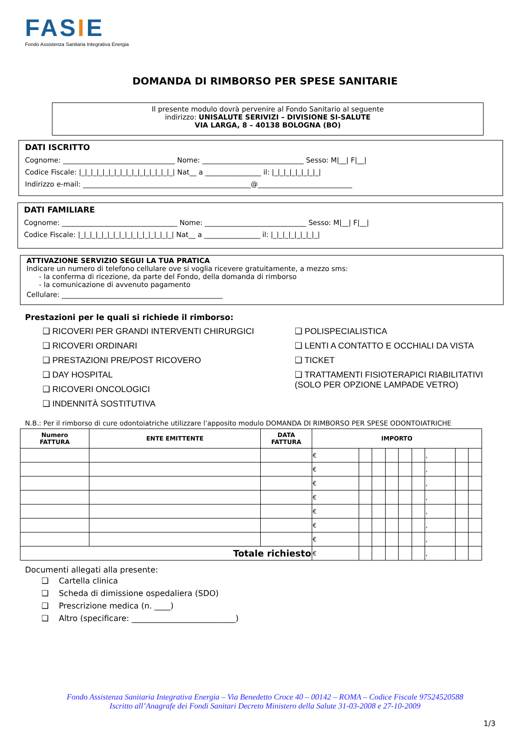FASIE
Fondo Assistenza Sanitaria Integrativa Energia
DOMANDA DI RIMBORSO PER SPESE SANITARIE
Il presente modulo dovrà pervenire al Fondo Sanitario al seguente
indirizzo: UNISALUTE SERIVIZI – DIVISIONE SI-SALUTE
VIA LARGA, 8 – 40138 BOLOGNA (BO)
DATI ISCRITTO
Cognome: ________________________________ Nome: _____________________________ Sesso: M|__| F|__|
Codice Fiscale: |_|_|_|_|_|_|_|_|_|_|_|_|_|_|_|_| Nat__ a ________________ il: |_|_|_|_|_|_|_|_|
Indirizzo e-mail: ________________________________________________@___________________________
DATI FAMILIARE
Cognome: _________________________________ Nome: _____________________________ Sesso: M|__| F|__|
Codice Fiscale: |_|_|_|_|_|_|_|_|_|_|_|_|_|_|_|_| Nat__ a ________________ il: |_|_|_|_|_|_|_|_|
ATTIVAZIONE SERVIZIO SEGUI LA TUA PRATICA
Indicare un numero di telefono cellulare ove si voglia ricevere gratuitamente, a mezzo sms:
- la conferma di ricezione, da parte del Fondo, della domanda di rimborso
- la comunicazione di avvenuto pagamento
Cellulare: ______________________________________________
Prestazioni per le quali si richiede il rimborso:
❑ RICOVERI PER GRANDI INTERVENTI CHIRURGICI
❑ RICOVERI ORDINARI
❑ PRESTAZIONI PRE/POST RICOVERO
❑ DAY HOSPITAL
❑ RICOVERI ONCOLOGICI
❑ INDENNITÀ SOSTITUTIVA
❑ POLISPECIALISTICA
❑ LENTI A CONTATTO E OCCHIALI DA VISTA
❑ TICKET
❑ TRATTAMENTI FISIOTERAPICI RIABILITATIVI
(SOLO PER OPZIONE LAMPADE VETRO)
N.B.: Per il rimborso di cure odontoiatriche utilizzare l’apposito modulo DOMANDA DI RIMBORSO PER SPESE ODONTOIATRICHE
| Numero FATTURA | ENTE EMITTENTE | DATA FATTURA | IMPORTO | | | | | | | | |
| --- | --- | --- | --- | --- | --- | --- | --- | --- | --- | --- | --- |
| | | | € | | | | | | , | | |
| | | | € | | | | | | , | | |
| | | | € | | | | | | , | | |
| | | | € | | | | | | , | | |
| | | | € | | | | | | , | | |
| | | | € | | | | | | , | | |
| | | | € | | | | | | , | | |
| Totale richiesto | | | € | | | | | | , | | |
Documenti allegati alla presente:
❑ Cartella clinica
❑ Scheda di dimissione ospedaliera (SDO)
❑ Prescrizione medica (n. ____)
❑ Altro (specificare: __________________________)
Fondo Assistenza Sanitaria Integrativa Energia – Via Benedetto Croce 40 – 00142 – ROMA – Codice Fiscale 97524520588
Iscritto all’Anagrafe dei Fondi Sanitari Decreto Ministero della Salute 31-03-2008 e 27-10-2009
1/3